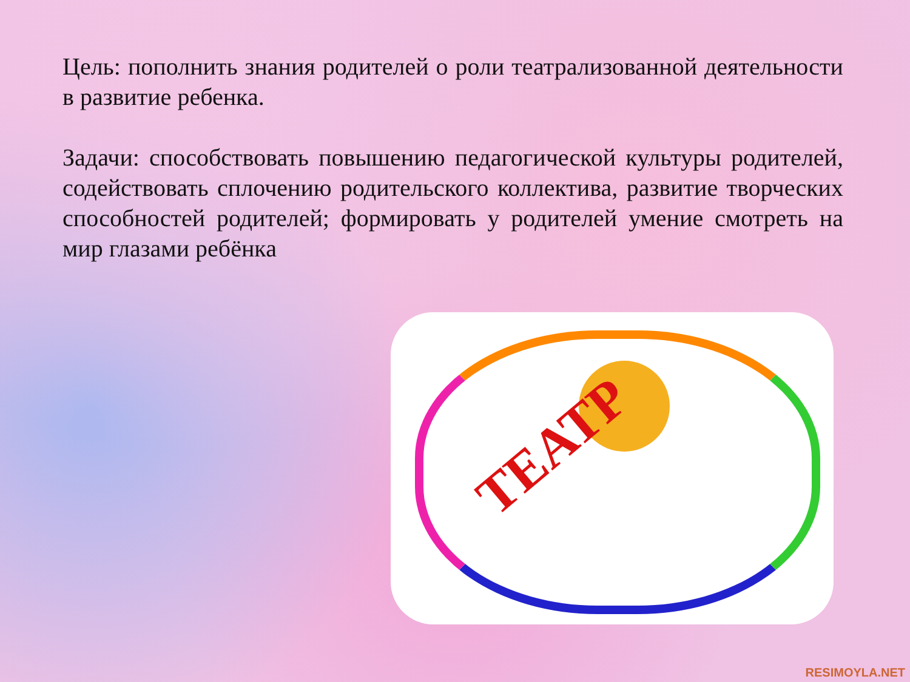Цель: пополнить знания родителей о роли театрализованной деятельности в развитие ребенка.
Задачи: способствовать повышению педагогической культуры родителей, содействовать сплочению родительского коллектива, развитие творческих способностей родителей; формировать у родителей умение смотреть на мир глазами ребёнка
ТЕАТР
RESIMOYLA.NET